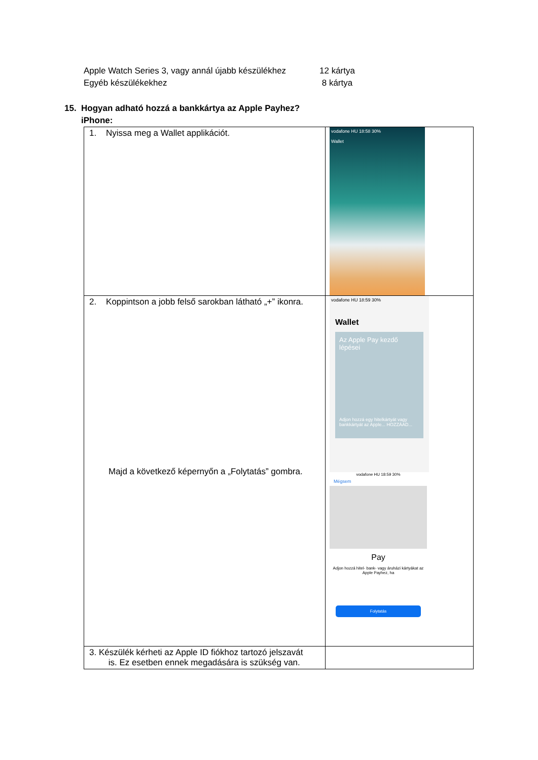Apple Watch Series 3, vagy annál újabb készülékhez
12 kártya
Egyéb készülékekhez 8 kártya
15. Hogyan adható hozzá a bankkártya az Apple Payhez?
iPhone:
| 1. Nyissa meg a Wallet applikációt. | vodafone HU 18:58 30% Wallet |
| 2. Koppintson a jobb felső sarokban látható „+” ikonra. Majd a következő képernyőn a „Folytatás” gombra. | vodafone HU 18:59 30% Wallet Az Apple Pay kezdő lépései Adjon hozzá egy hitelkártyát vagy bankkártyát az Apple... HOZZÁAD... vodafone HU 18:59 30% Mégsem Pay Adjon hozzá hitel- bank- vagy áruházi kártyákat az Apple Payhez, ha Folytatás |
| 3. Készülék kérheti az Apple ID fiókhoz tartozó jelszavát is. Ez esetben ennek megadására is szükség van. | |